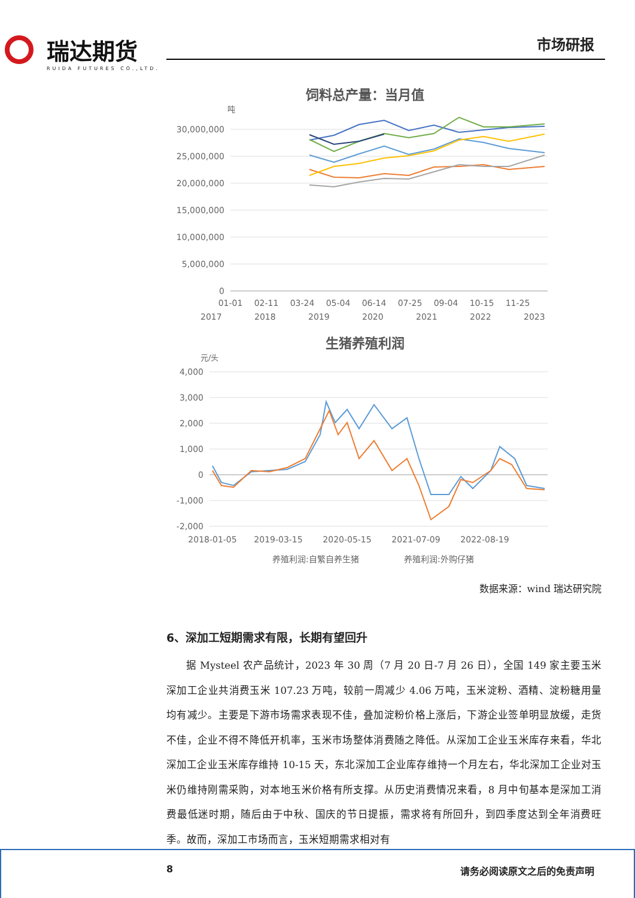瑞达期货
RUIDA FUTURES CO.,LTD.
市场研报
饲料总产量：当月值
吨
30,000,000
25,000,000
20,000,000
15,000,000
10,000,000
5,000,000
0
01-01
02-11
03-24
05-04
06-14
07-25
09-04
10-15
11-25
2017
2018
2019
2020
2021
2022
2023
生猪养殖利润
元/头
4,000
3,000
2,000
1,000
0
-1,000
-2,000
2018-01-05
2019-03-15
2020-05-15
2021-07-09
2022-08-19
养殖利润:自繁自养生猪
养殖利润:外购仔猪
数据来源：wind 瑞达研究院
6、深加工短期需求有限，长期有望回升
据 Mysteel 农产品统计，2023 年 30 周（7 月 20 日-7 月 26 日），全国 149 家主要玉米深加工企业共消费玉米 107.23 万吨，较前一周减少 4.06 万吨，玉米淀粉、酒精、淀粉糖用量均有减少。主要是下游市场需求表现不佳，叠加淀粉价格上涨后，下游企业签单明显放缓，走货不佳，企业不得不降低开机率，玉米市场整体消费随之降低。从深加工企业玉米库存来看，华北深加工企业玉米库存维持 10-15 天，东北深加工企业库存维持一个月左右，华北深加工企业对玉米仍维持刚需采购，对本地玉米价格有所支撑。从历史消费情况来看，8 月中旬基本是深加工消费最低迷时期，随后由于中秋、国庆的节日提振，需求将有所回升，到四季度达到全年消费旺季。故而，深加工市场而言，玉米短期需求相对有
8 请务必阅读原文之后的免责声明